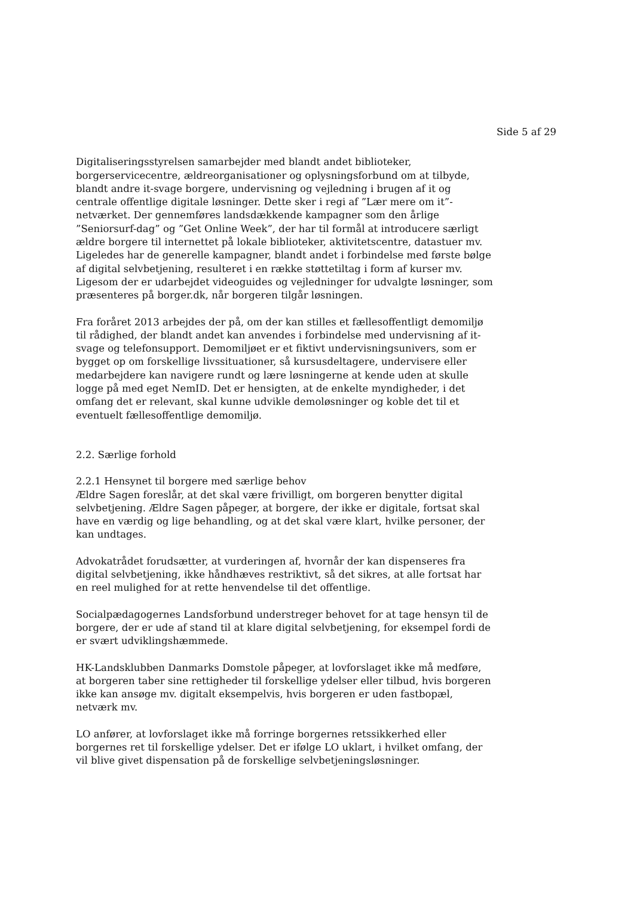Side 5 af 29
Digitaliseringsstyrelsen samarbejder med blandt andet biblioteker, borgerservicecentre, ældreorganisationer og oplysningsforbund om at tilbyde, blandt andre it-svage borgere, undervisning og vejledning i brugen af it og centrale offentlige digitale løsninger. Dette sker i regi af ”Lær mere om it”-netværket. Der gennemføres landsdækkende kampagner som den årlige ”Seniorsurf-dag” og ”Get Online Week”, der har til formål at introducere særligt ældre borgere til internettet på lokale biblioteker, aktivitetscentre, datastuer mv. Ligeledes har de generelle kampagner, blandt andet i forbindelse med første bølge af digital selvbetjening, resulteret i en række støttetiltag i form af kurser mv. Ligesom der er udarbejdet videoguides og vejledninger for udvalgte løsninger, som præsenteres på borger.dk, når borgeren tilgår løsningen.
Fra foråret 2013 arbejdes der på, om der kan stilles et fællesoffentligt demomiljø til rådighed, der blandt andet kan anvendes i forbindelse med undervisning af it-svage og telefonsupport. Demomiljøet er et fiktivt undervisningsunivers, som er bygget op om forskellige livssituationer, så kursusdeltagere, undervisere eller medarbejdere kan navigere rundt og lære løsningerne at kende uden at skulle logge på med eget NemID. Det er hensigten, at de enkelte myndigheder, i det omfang det er relevant, skal kunne udvikle demoløsninger og koble det til et eventuelt fællesoffentlige demomiljø.
2.2. Særlige forhold
2.2.1 Hensynet til borgere med særlige behov
Ældre Sagen foreslår, at det skal være frivilligt, om borgeren benytter digital selvbetjening. Ældre Sagen påpeger, at borgere, der ikke er digitale, fortsat skal have en værdig og lige behandling, og at det skal være klart, hvilke personer, der kan undtages.
Advokatrådet forudsætter, at vurderingen af, hvornår der kan dispenseres fra digital selvbetjening, ikke håndhæves restriktivt, så det sikres, at alle fortsat har en reel mulighed for at rette henvendelse til det offentlige.
Socialpædagogernes Landsforbund understreger behovet for at tage hensyn til de borgere, der er ude af stand til at klare digital selvbetjening, for eksempel fordi de er svært udviklingshæmmede.
HK-Landsklubben Danmarks Domstole påpeger, at lovforslaget ikke må medføre, at borgeren taber sine rettigheder til forskellige ydelser eller tilbud, hvis borgeren ikke kan ansøge mv. digitalt eksempelvis, hvis borgeren er uden fastbopæl, netværk mv.
LO anfører, at lovforslaget ikke må forringe borgernes retssikkerhed eller borgernes ret til forskellige ydelser. Det er ifølge LO uklart, i hvilket omfang, der vil blive givet dispensation på de forskellige selvbetjeningsløsninger.